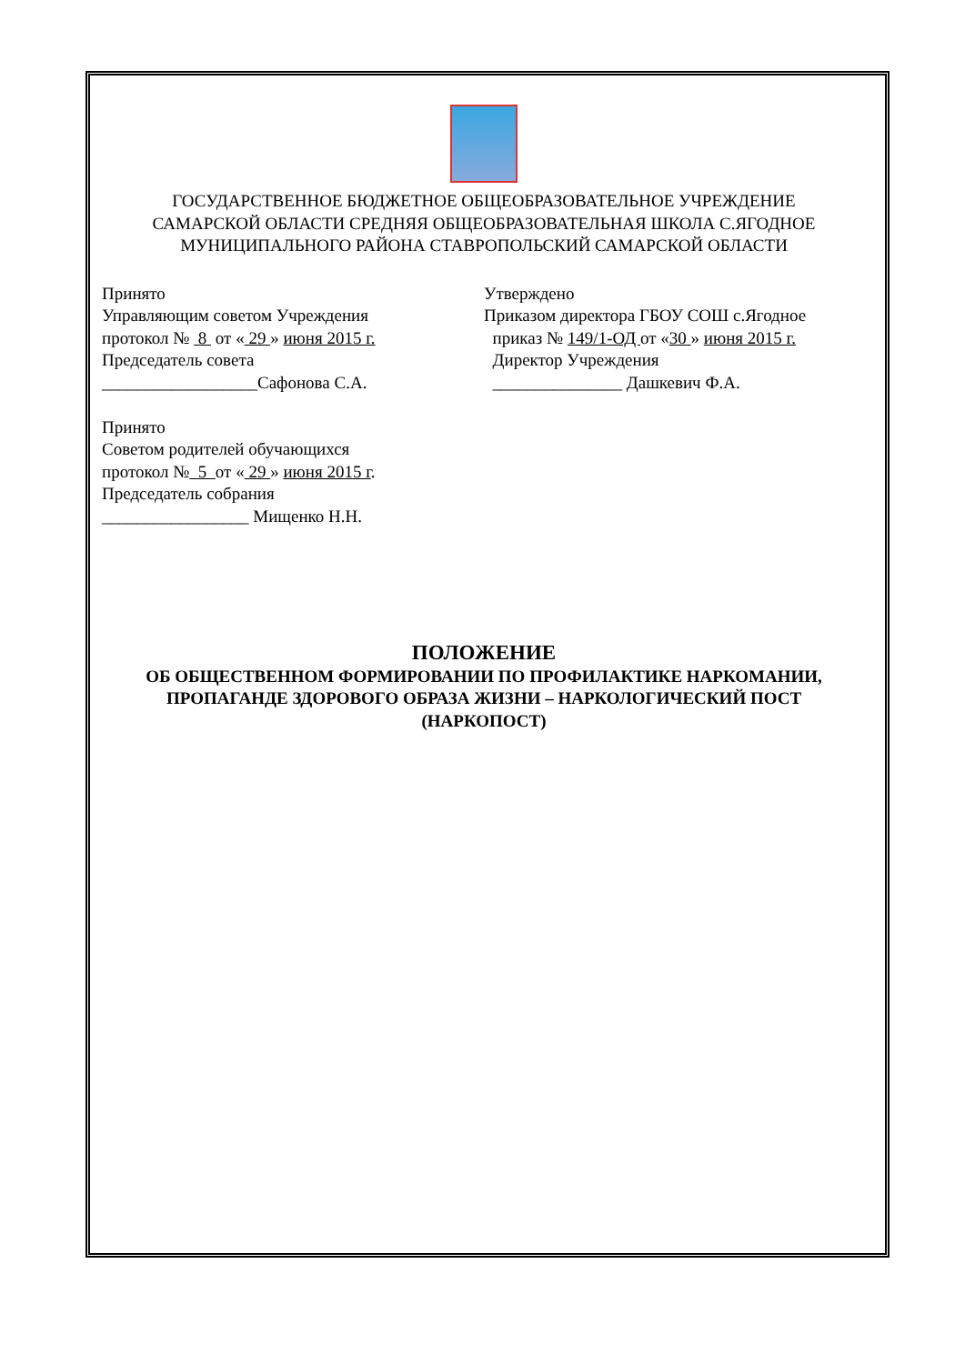ГОСУДАРСТВЕННОЕ БЮДЖЕТНОЕ ОБЩЕОБРАЗОВАТЕЛЬНОЕ УЧРЕЖДЕНИЕ
САМАРСКОЙ ОБЛАСТИ СРЕДНЯЯ ОБЩЕОБРАЗОВАТЕЛЬНАЯ ШКОЛА С.ЯГОДНОЕ
МУНИЦИПАЛЬНОГО РАЙОНА СТАВРОПОЛЬСКИЙ САМАРСКОЙ ОБЛАСТИ
Принято
Управляющим советом Учреждения
протокол № 8 от « 29 » июня 2015 г.
Председатель совета
__________________Сафонова С.А.
Принято
Советом родителей обучающихся
протокол № 5 от « 29 » июня 2015 г.
Председатель собрания
_________________ Мищенко Н.Н.
Утверждено
Приказом директора ГБОУ СОШ с.Ягодное
приказ № 149/1-ОД от «30 » июня 2015 г.
Директор Учреждения
_______________ Дашкевич Ф.А.
ПОЛОЖЕНИЕ
ОБ ОБЩЕСТВЕННОМ ФОРМИРОВАНИИ ПО ПРОФИЛАКТИКЕ НАРКОМАНИИ,
ПРОПАГАНДЕ ЗДОРОВОГО ОБРАЗА ЖИЗНИ – НАРКОЛОГИЧЕСКИЙ ПОСТ
(НАРКОПОСТ)